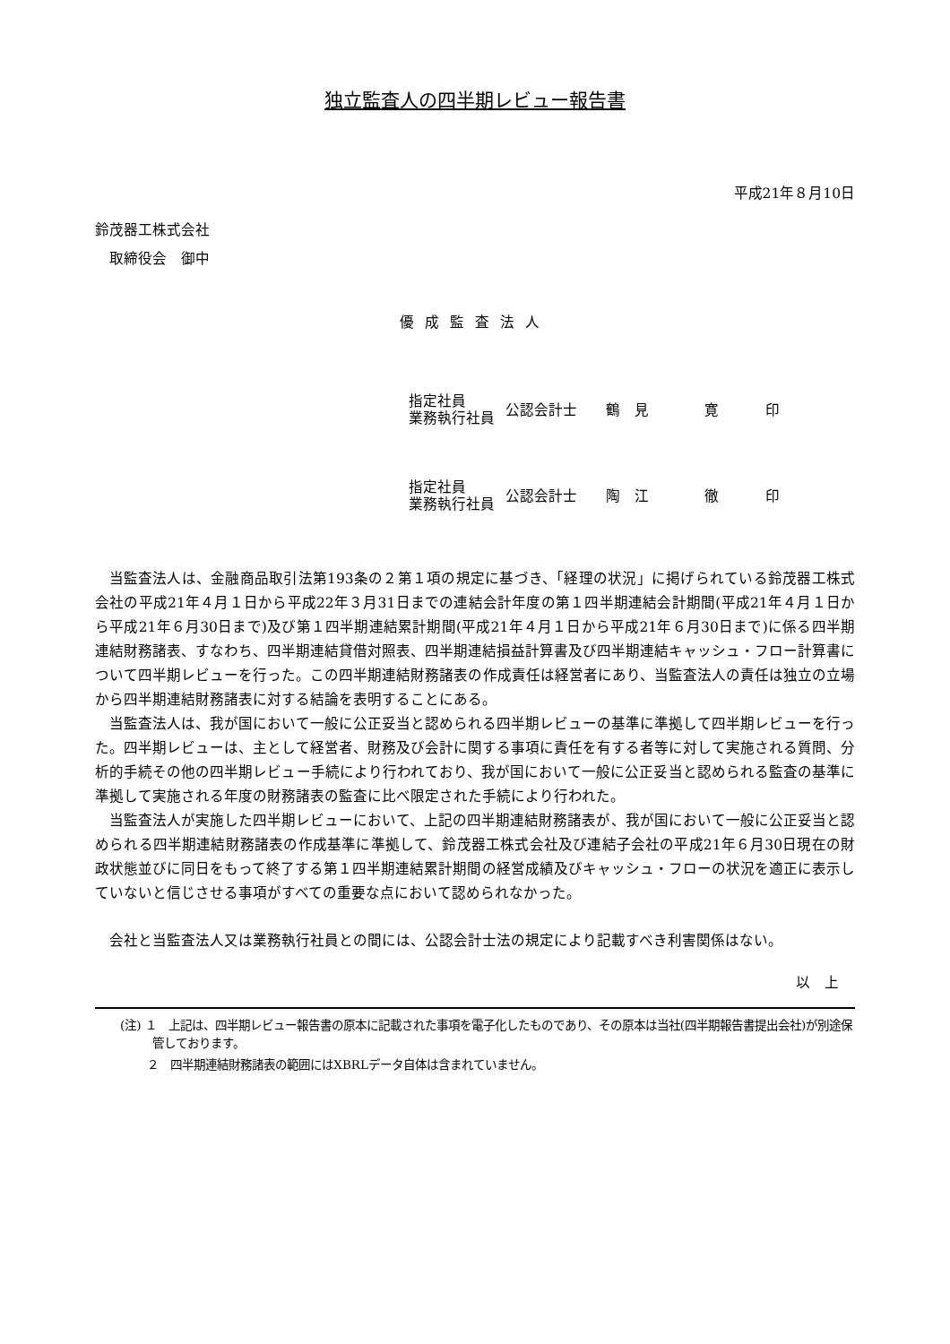独立監査人の四半期レビュー報告書
平成21年８月10日
鈴茂器工株式会社
　取締役会　御中
優成監査法人
| 指定社員 業務執行社員 | 公認会計士 | 鶴 見 | 寛 | 印 |
| 指定社員 業務執行社員 | 公認会計士 | 陶 江 | 徹 | 印 |
当監査法人は、金融商品取引法第193条の２第１項の規定に基づき、「経理の状況」に掲げられている鈴茂器工株式会社の平成21年４月１日から平成22年３月31日までの連結会計年度の第１四半期連結会計期間(平成21年４月１日から平成21年６月30日まで)及び第１四半期連結累計期間(平成21年４月１日から平成21年６月30日まで)に係る四半期連結財務諸表、すなわち、四半期連結貸借対照表、四半期連結損益計算書及び四半期連結キャッシュ・フロー計算書について四半期レビューを行った。この四半期連結財務諸表の作成責任は経営者にあり、当監査法人の責任は独立の立場から四半期連結財務諸表に対する結論を表明することにある。
当監査法人は、我が国において一般に公正妥当と認められる四半期レビューの基準に準拠して四半期レビューを行った。四半期レビューは、主として経営者、財務及び会計に関する事項に責任を有する者等に対して実施される質問、分析的手続その他の四半期レビュー手続により行われており、我が国において一般に公正妥当と認められる監査の基準に準拠して実施される年度の財務諸表の監査に比べ限定された手続により行われた。
当監査法人が実施した四半期レビューにおいて、上記の四半期連結財務諸表が、我が国において一般に公正妥当と認められる四半期連結財務諸表の作成基準に準拠して、鈴茂器工株式会社及び連結子会社の平成21年６月30日現在の財政状態並びに同日をもって終了する第１四半期連結累計期間の経営成績及びキャッシュ・フローの状況を適正に表示していないと信じさせる事項がすべての重要な点において認められなかった。
会社と当監査法人又は業務執行社員との間には、公認会計士法の規定により記載すべき利害関係はない。
以　上
(注) １　上記は、四半期レビュー報告書の原本に記載された事項を電子化したものであり、その原本は当社(四半期報告書提出会社)が別途保管しております。
　　 ２　四半期連結財務諸表の範囲にはXBRLデータ自体は含まれていません。